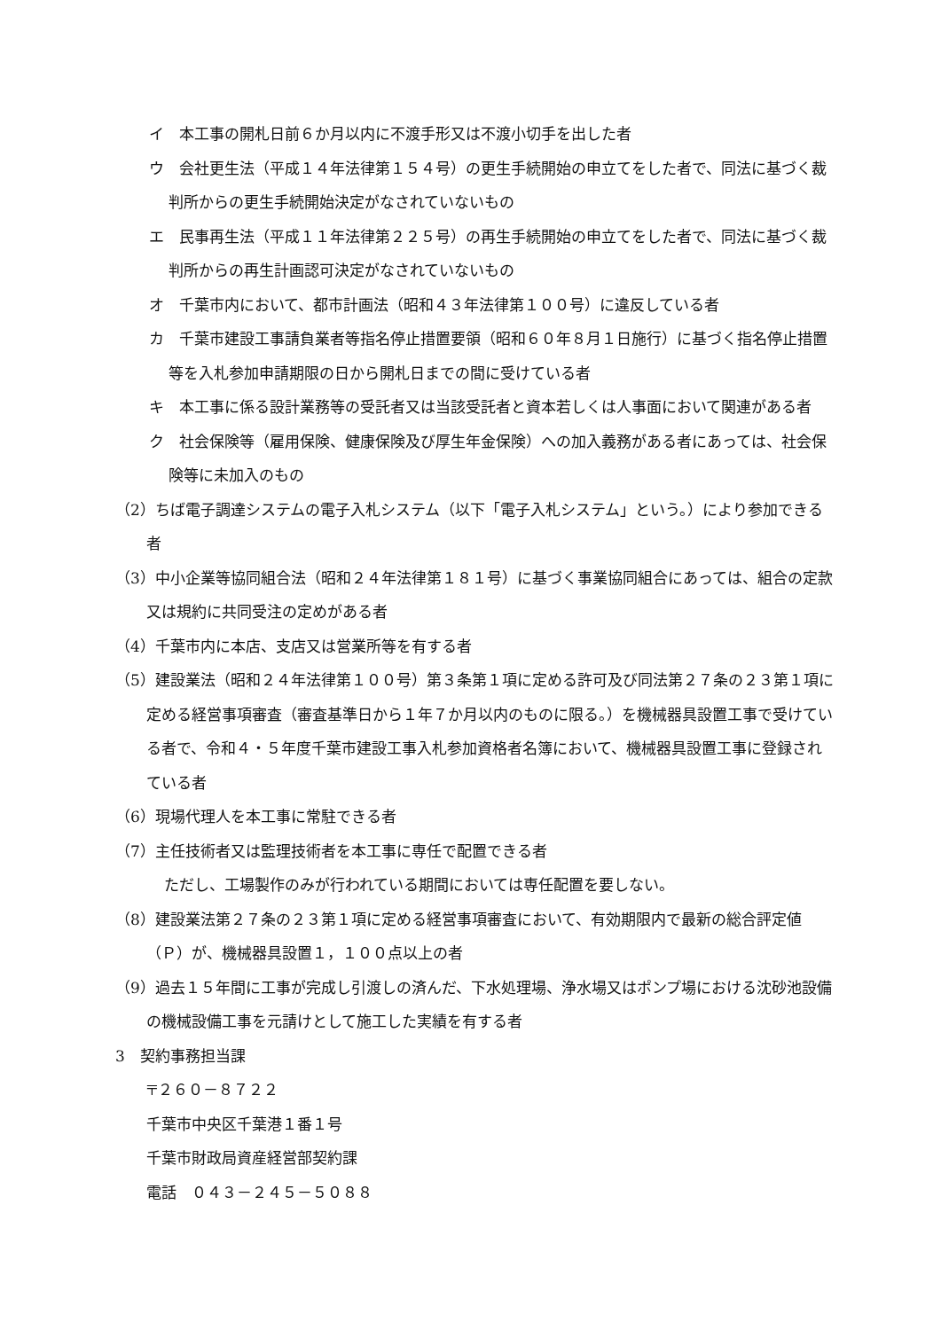イ　本工事の開札日前６か月以内に不渡手形又は不渡小切手を出した者
ウ　会社更生法（平成１４年法律第１５４号）の更生手続開始の申立てをした者で、同法に基づく裁判所からの更生手続開始決定がなされていないもの
エ　民事再生法（平成１１年法律第２２５号）の再生手続開始の申立てをした者で、同法に基づく裁判所からの再生計画認可決定がなされていないもの
オ　千葉市内において、都市計画法（昭和４３年法律第１００号）に違反している者
カ　千葉市建設工事請負業者等指名停止措置要領（昭和６０年８月１日施行）に基づく指名停止措置等を入札参加申請期限の日から開札日までの間に受けている者
キ　本工事に係る設計業務等の受託者又は当該受託者と資本若しくは人事面において関連がある者
ク　社会保険等（雇用保険、健康保険及び厚生年金保険）への加入義務がある者にあっては、社会保険等に未加入のもの
（2）ちば電子調達システムの電子入札システム（以下「電子入札システム」という。）により参加できる者
（3）中小企業等協同組合法（昭和２４年法律第１８１号）に基づく事業協同組合にあっては、組合の定款又は規約に共同受注の定めがある者
（4）千葉市内に本店、支店又は営業所等を有する者
（5）建設業法（昭和２４年法律第１００号）第３条第１項に定める許可及び同法第２７条の２３第１項に定める経営事項審査（審査基準日から１年７か月以内のものに限る。）を機械器具設置工事で受けている者で、令和４・５年度千葉市建設工事入札参加資格者名簿において、機械器具設置工事に登録されている者
（6）現場代理人を本工事に常駐できる者
（7）主任技術者又は監理技術者を本工事に専任で配置できる者
ただし、工場製作のみが行われている期間においては専任配置を要しない。
（8）建設業法第２７条の２３第１項に定める経営事項審査において、有効期限内で最新の総合評定値（Ｐ）が、機械器具設置１，１００点以上の者
（9）過去１５年間に工事が完成し引渡しの済んだ、下水処理場、浄水場又はポンプ場における沈砂池設備の機械設備工事を元請けとして施工した実績を有する者
3　契約事務担当課
〒２６０－８７２２
千葉市中央区千葉港１番１号
千葉市財政局資産経営部契約課
電話　０４３－２４５－５０８８